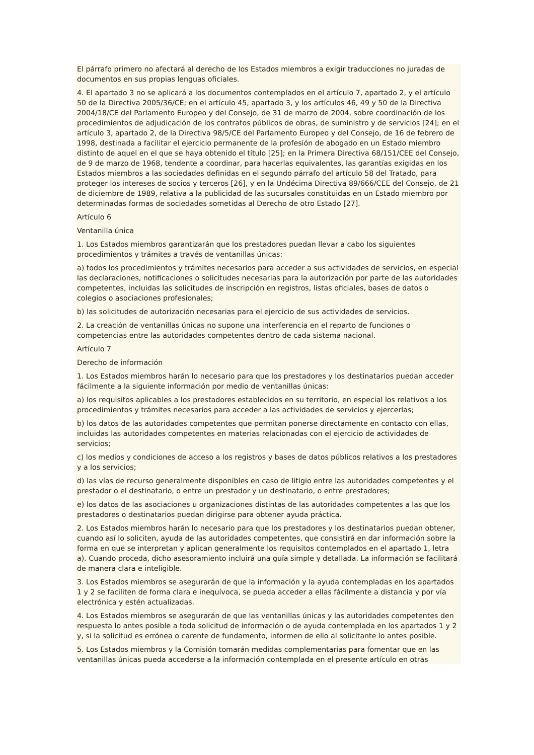El párrafo primero no afectará al derecho de los Estados miembros a exigir traducciones no juradas de documentos en sus propias lenguas oficiales.
4. El apartado 3 no se aplicará a los documentos contemplados en el artículo 7, apartado 2, y el artículo 50 de la Directiva 2005/36/CE; en el artículo 45, apartado 3, y los artículos 46, 49 y 50 de la Directiva 2004/18/CE del Parlamento Europeo y del Consejo, de 31 de marzo de 2004, sobre coordinación de los procedimientos de adjudicación de los contratos públicos de obras, de suministro y de servicios [24]; en el artículo 3, apartado 2, de la Directiva 98/5/CE del Parlamento Europeo y del Consejo, de 16 de febrero de 1998, destinada a facilitar el ejercicio permanente de la profesión de abogado en un Estado miembro distinto de aquel en el que se haya obtenido el título [25]; en la Primera Directiva 68/151/CEE del Consejo, de 9 de marzo de 1968, tendente a coordinar, para hacerlas equivalentes, las garantías exigidas en los Estados miembros a las sociedades definidas en el segundo párrafo del artículo 58 del Tratado, para proteger los intereses de socios y terceros [26], y en la Undécima Directiva 89/666/CEE del Consejo, de 21 de diciembre de 1989, relativa a la publicidad de las sucursales constituidas en un Estado miembro por determinadas formas de sociedades sometidas al Derecho de otro Estado [27].
Artículo 6
Ventanilla única
1. Los Estados miembros garantizarán que los prestadores puedan llevar a cabo los siguientes procedimientos y trámites a través de ventanillas únicas:
a) todos los procedimientos y trámites necesarios para acceder a sus actividades de servicios, en especial las declaraciones, notificaciones o solicitudes necesarias para la autorización por parte de las autoridades competentes, incluidas las solicitudes de inscripción en registros, listas oficiales, bases de datos o colegios o asociaciones profesionales;
b) las solicitudes de autorización necesarias para el ejercicio de sus actividades de servicios.
2. La creación de ventanillas únicas no supone una interferencia en el reparto de funciones o competencias entre las autoridades competentes dentro de cada sistema nacional.
Artículo 7
Derecho de información
1. Los Estados miembros harán lo necesario para que los prestadores y los destinatarios puedan acceder fácilmente a la siguiente información por medio de ventanillas únicas:
a) los requisitos aplicables a los prestadores establecidos en su territorio, en especial los relativos a los procedimientos y trámites necesarios para acceder a las actividades de servicios y ejercerlas;
b) los datos de las autoridades competentes que permitan ponerse directamente en contacto con ellas, incluidas las autoridades competentes en materias relacionadas con el ejercicio de actividades de servicios;
c) los medios y condiciones de acceso a los registros y bases de datos públicos relativos a los prestadores y a los servicios;
d) las vías de recurso generalmente disponibles en caso de litigio entre las autoridades competentes y el prestador o el destinatario, o entre un prestador y un destinatario, o entre prestadores;
e) los datos de las asociaciones u organizaciones distintas de las autoridades competentes a las que los prestadores o destinatarios puedan dirigirse para obtener ayuda práctica.
2. Los Estados miembros harán lo necesario para que los prestadores y los destinatarios puedan obtener, cuando así lo soliciten, ayuda de las autoridades competentes, que consistirá en dar información sobre la forma en que se interpretan y aplican generalmente los requisitos contemplados en el apartado 1, letra a). Cuando proceda, dicho asesoramiento incluirá una guía simple y detallada. La información se facilitará de manera clara e inteligible.
3. Los Estados miembros se asegurarán de que la información y la ayuda contempladas en los apartados 1 y 2 se faciliten de forma clara e inequívoca, se pueda acceder a ellas fácilmente a distancia y por vía electrónica y estén actualizadas.
4. Los Estados miembros se asegurarán de que las ventanillas únicas y las autoridades competentes den respuesta lo antes posible a toda solicitud de información o de ayuda contemplada en los apartados 1 y 2 y, si la solicitud es errónea o carente de fundamento, informen de ello al solicitante lo antes posible.
5. Los Estados miembros y la Comisión tomarán medidas complementarias para fomentar que en las ventanillas únicas pueda accederse a la información contemplada en el presente artículo en otras